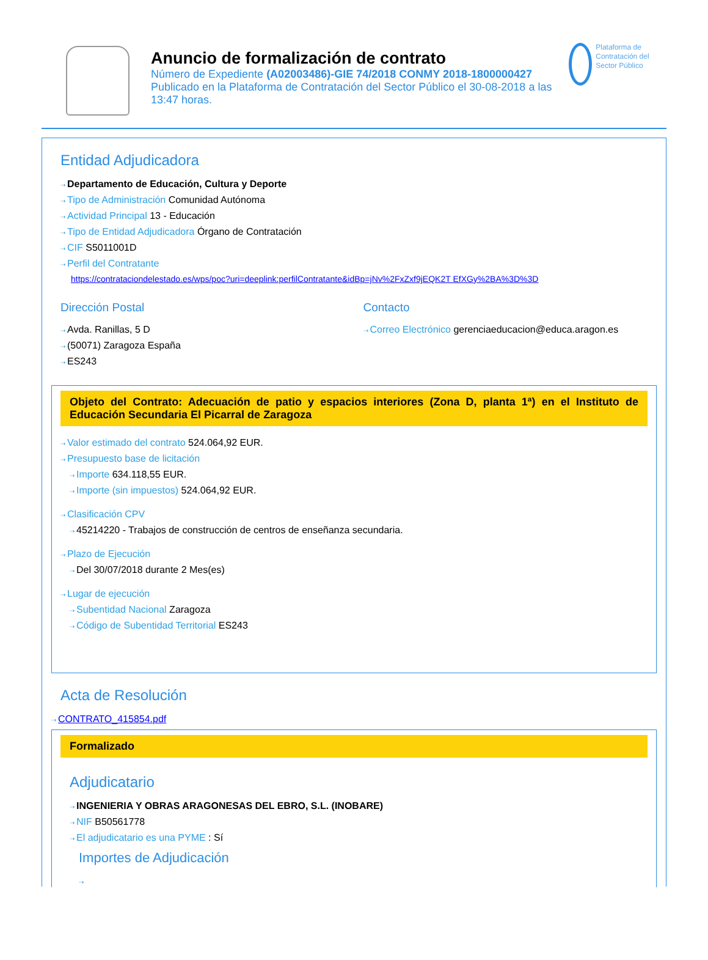Anuncio de formalización de contrato
Número de Expediente (A02003486)-GIE 74/2018 CONMY 2018-1800000427
Publicado en la Plataforma de Contratación del Sector Público el 30-08-2018 a las 13:47 horas.
Plataforma de Contratación del Sector Público
Entidad Adjudicadora
⇢ Departamento de Educación, Cultura y Deporte
⇢ Tipo de Administración Comunidad Autónoma
⇢ Actividad Principal 13 - Educación
⇢ Tipo de Entidad Adjudicadora Órgano de Contratación
⇢ CIF S5011001D
⇢ Perfil del Contratante
https://contrataciondelestado.es/wps/poc?uri=deeplink:perfilContratante&idBp=jNv%2FxZxf9jEQK2T EfXGy%2BA%3D%3D
Dirección Postal
⇢ Avda. Ranillas, 5 D
⇢ (50071) Zaragoza España
⇢ ES243
Contacto
⇢ Correo Electrónico gerenciaeducacion@educa.aragon.es
Objeto del Contrato: Adecuación de patio y espacios interiores (Zona D, planta 1ª) en el Instituto de Educación Secundaria El Picarral de Zaragoza
⇢ Valor estimado del contrato 524.064,92 EUR.
⇢ Presupuesto base de licitación
⇢ Importe 634.118,55 EUR.
⇢ Importe (sin impuestos) 524.064,92 EUR.
⇢ Clasificación CPV
⇢ 45214220 - Trabajos de construcción de centros de enseñanza secundaria.
⇢ Plazo de Ejecución
⇢ Del 30/07/2018 durante 2 Mes(es)
⇢ Lugar de ejecución
⇢ Subentidad Nacional Zaragoza
⇢ Código de Subentidad Territorial ES243
Acta de Resolución
⇢ CONTRATO_415854.pdf
Formalizado
Adjudicatario
⇢ INGENIERIA Y OBRAS ARAGONESAS DEL EBRO, S.L. (INOBARE)
⇢ NIF B50561778
⇢ El adjudicatario es una PYME : Sí
Importes de Adjudicación
⇢